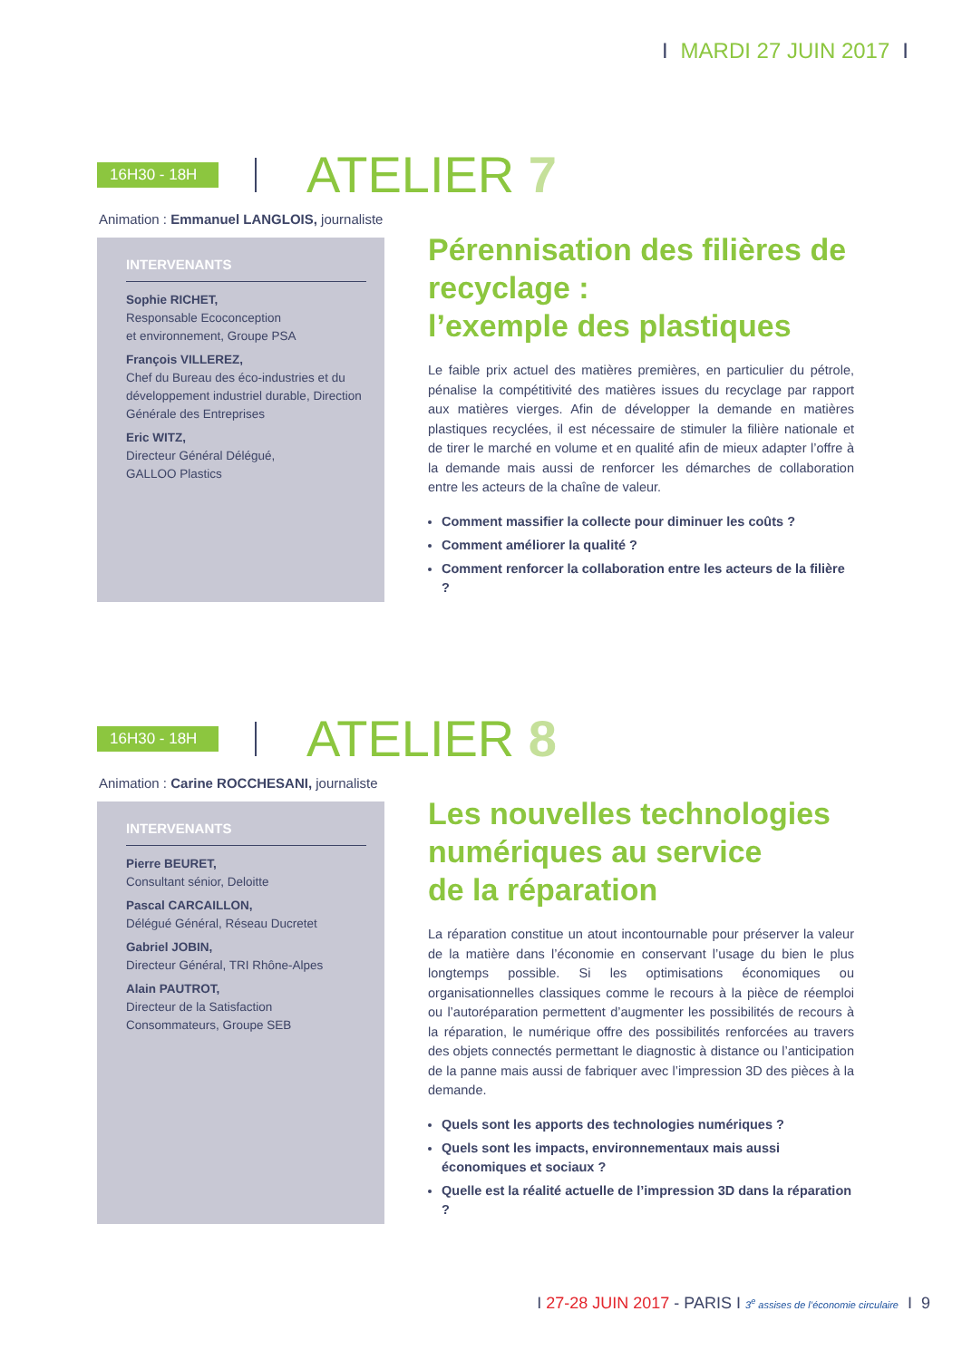I MARDI 27 JUIN 2017 I
16H30 - 18H
ATELIER 7
Animation : Emmanuel LANGLOIS, journaliste
INTERVENANTS
Sophie RICHET,
Responsable Ecoconception
et environnement, Groupe PSA
François VILLEREZ,
Chef du Bureau des éco-industries et du développement industriel durable, Direction Générale des Entreprises
Eric WITZ,
Directeur Général Délégué,
GALLOO Plastics
Pérennisation des filières de recyclage :
l’exemple des plastiques
Le faible prix actuel des matières premières, en particulier du pétrole, pénalise la compétitivité des matières issues du recyclage par rapport aux matières vierges. Afin de développer la demande en matières plastiques recyclées, il est nécessaire de stimuler la filière nationale et de tirer le marché en volume et en qualité afin de mieux adapter l’offre à la demande mais aussi de renforcer les démarches de collaboration entre les acteurs de la chaîne de valeur.
Comment massifier la collecte pour diminuer les coûts ?
Comment améliorer la qualité ?
Comment renforcer la collaboration entre les acteurs de la filière ?
16H30 - 18H
ATELIER 8
Animation : Carine ROCCHESANI, journaliste
INTERVENANTS
Pierre BEURET,
Consultant sénior, Deloitte
Pascal CARCAILLON,
Délégué Général, Réseau Ducretet
Gabriel JOBIN,
Directeur Général, TRI Rhône-Alpes
Alain PAUTROT,
Directeur de la Satisfaction
Consommateurs, Groupe SEB
Les nouvelles technologies numériques au service
de la réparation
La réparation constitue un atout incontournable pour préserver la valeur de la matière dans l’économie en conservant l’usage du bien le plus longtemps possible. Si les optimisations économiques ou organisationnelles classiques comme le recours à la pièce de réemploi ou l’autoréparation permettent d’augmenter les possibilités de recours à la réparation, le numérique offre des possibilités renforcées au travers des objets connectés permettant le diagnostic à distance ou l’anticipation de la panne mais aussi de fabriquer avec l’impression 3D des pièces à la demande.
Quels sont les apports des technologies numériques ?
Quels sont les impacts, environnementaux mais aussi économiques et sociaux ?
Quelle est la réalité actuelle de l’impression 3D dans la réparation ?
I 27-28 JUIN 2017 - PARIS I 3<sup>e</sup> assises de l’économie circulaire I 9